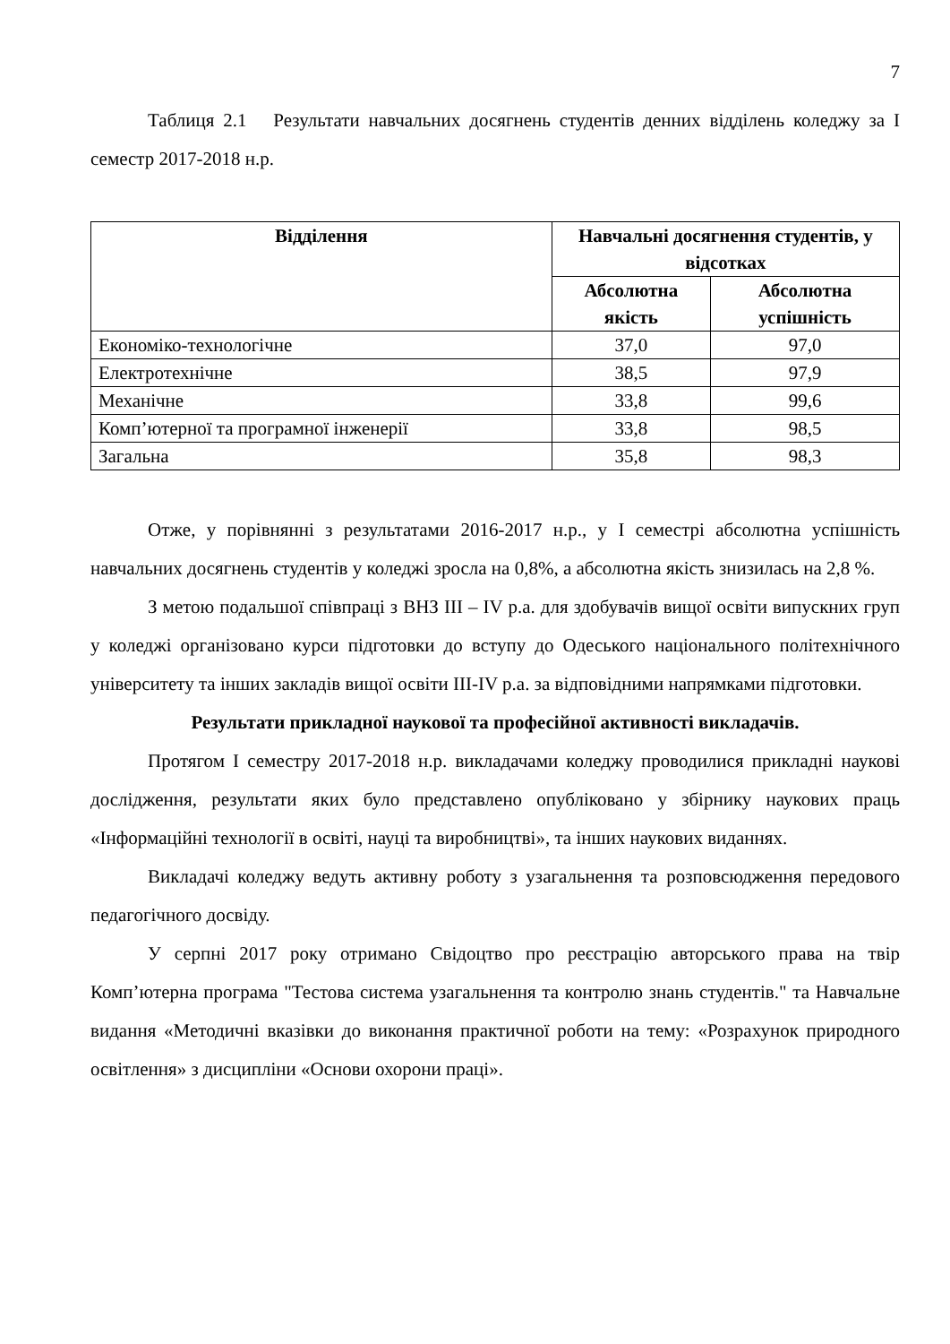7
Таблиця 2.1 Результати навчальних досягнень студентів денних відділень коледжу за І семестр 2017-2018 н.р.
| Відділення | Навчальні досягнення студентів, у відсотках | |
| --- | --- | --- |
| | Абсолютна якість | Абсолютна успішність |
| Економіко-технологічне | 37,0 | 97,0 |
| Електротехнічне | 38,5 | 97,9 |
| Механічне | 33,8 | 99,6 |
| Комп’ютерної та програмної інженерії | 33,8 | 98,5 |
| Загальна | 35,8 | 98,3 |
Отже, у порівнянні з результатами 2016-2017 н.р., у І семестрі абсолютна успішність навчальних досягнень студентів у коледжі зросла на 0,8%, а абсолютна якість знизилась на 2,8 %.
З метою подальшої співпраці з ВНЗ ІІІ – IV р.а. для здобувачів вищої освіти випускних груп у коледжі організовано курси підготовки до вступу до Одеського національного політехнічного університету та інших закладів вищої освіти III-IV р.а. за відповідними напрямками підготовки.
Результати прикладної наукової та професійної активності викладачів.
Протягом І семестру 2017-2018 н.р. викладачами коледжу проводилися прикладні наукові дослідження, результати яких було представлено опубліковано у збірнику наукових праць «Інформаційні технології в освіті, науці та виробництві», та інших наукових виданнях.
Викладачі коледжу ведуть активну роботу з узагальнення та розповсюдження передового педагогічного досвіду.
У серпні 2017 року отримано Свідоцтво про реєстрацію авторського права на твір Комп’ютерна програма "Тестова система узагальнення та контролю знань студентів." та Навчальне видання «Методичні вказівки до виконання практичної роботи на тему: «Розрахунок природного освітлення» з дисципліни «Основи охорони праці».